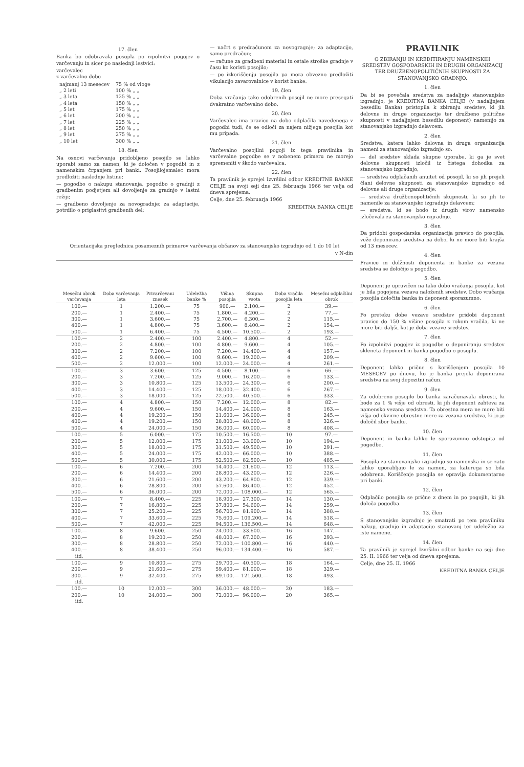17. člen
Banka bo odobravala posojila po izpolnitvi pogojev o varčevanju in sicer po naslednji lestvici:
varčevalec
z varčevalno dobo
| najmanj 13 mesecev | 75 % od vloge |
| „ 2 leti | 100 % „ „ |
| „ 3 leta | 125 % „ „ |
| „ 4 leta | 150 % „ „ |
| „ 5 let | 175 % „ „ |
| „ 6 let | 200 % „ „ |
| „ 7 let | 225 % „ „ |
| „ 8 let | 250 % „ „ |
| „ 9 let | 275 % „ „ |
| „ 10 let | 300 % „ „ |
18. člen
Na osnovi varčevanja pridobljeno posojilo se lahko uporabi samo za namen, ki je določen v pogodbi in z namenskim črpanjem pri banki. Posojilojemalec mora predložiti naslednje listine:
— pogodbo o nakupu stanovanja, pogodbo o gradnji z gradbenim podjetjem ali dovoljenje za gradnjo v lastni režiji;
— gradbeno dovoljenje za novogradnje; za adaptacije, potrdilo o priglasitvi gradbenih del;
— načrt s predračunom za novogragnje; za adaptacijo, samo predračun;
— račune za gradbeni material in ostale stroške gradnje v času ko koristi posojilo;
— po izkoriščenju posojila pa mora obvezno predložiti vikulacijo zavarovalnice v korist banke.
19. člen
Doba vračanja tako odobrenih posojil ne more presegati dvakratno varčevalno dobo.
20. člen
Varčevalec ima pravico na dobo odplačila navedenega v pogodbi tudi, če se odloči za najem nižjega posojila kot mu pripada.
21. člen
Varčevalno posojilni pogoji iz tega pravilnika in varčevalne pogodbe se v nobenem primeru ne morejo spremeniti v škodo varčevalca.
22. člen
Ta pravilnik je sprejel Izvršilni odbor KREDITNE BANKE CELJE na svoji seji dne 25. februarja 1966 ter velja od dneva sprejema.
Celje, dne 25. februarja 1966
KREDITNA BANKA CELJE
Orientacijska preglednica posameznih primerov varčevanja občanov za stanovanjsko izgradnjo od 1 do 10 let
v N-din
| Mesečni obrok varčevanja | Doba varčevanja leta | Privarčevani znesek | Udeležba banke % | Višina posojila | Skupna vsota | Doba vračila posojila leta | Mesečni odplačilni obrok |
| --- | --- | --- | --- | --- | --- | --- | --- |
| 100.— | 1 | 1.200.— | 75 | 900.— | 2.100.— | 2 | 39.— |
| 200.— | 1 | 2.400.— | 75 | 1.800.— | 4.200.— | 2 | 77.— |
| 300.— | 1 | 3.600.— | 75 | 2.700.— | 6.300.— | 2 | 115.— |
| 400.— | 1 | 4.800.— | 75 | 3.600.— | 8.400.— | 2 | 154.— |
| 500.— | 1 | 6.400.— | 75 | 4.500.— | 10.500.— | 2 | 193.— |
| 100.— | 2 | 2.400.— | 100 | 2.400.— | 4.800.— | 4 | 52.— |
| 200.— | 2 | 4.800.— | 100 | 4.800.— | 9.600.— | 4 | 105.— |
| 300.— | 2 | 7.200.— | 100 | 7.200.— | 14.400.— | 4 | 157.— |
| 400.— | 2 | 9.600.— | 100 | 9.600.— | 19.200.— | 4 | 209.— |
| 500.— | 2 | 12.000.— | 100 | 12.000.— | 24.000.— | 4 | 261.— |
| 100.— | 3 | 3.600.— | 125 | 4.500.— | 8.100.— | 6 | 66.— |
| 200.— | 3 | 7.200.— | 125 | 9.000.— | 16.200.— | 6 | 133.— |
| 300.— | 3 | 10.800.— | 125 | 13.500.— | 24.300.— | 6 | 200.— |
| 400.— | 3 | 14.400.— | 125 | 18.000.— | 32.400.— | 6 | 267.— |
| 500.— | 3 | 18.000.— | 125 | 22.500.— | 40.500.— | 6 | 333.— |
| 100.— | 4 | 4.800.— | 150 | 7.200.— | 12.000.— | 8 | 82.— |
| 200.— | 4 | 9.600.— | 150 | 14.400.— | 24.000.— | 8 | 163.— |
| 400.— | 4 | 19.200.— | 150 | 21.600.— | 36.000.— | 8 | 245.— |
| 400.— | 4 | 19.200.— | 150 | 28.800.— | 48.000.— | 8 | 326.— |
| 500.— | 4 | 24.000.— | 150 | 36.000.— | 60.000.— | 8 | 408.— |
| 100.— | 5 | 6.000.— | 175 | 10.500.— | 16.500.— | 10 | 97.— |
| 200.— | 5 | 12.000.— | 175 | 21.000.— | 33.000.— | 10 | 194.— |
| 300.— | 5 | 18.000.— | 175 | 31.500.— | 49.500.— | 10 | 291.— |
| 400.— | 5 | 24.000.— | 175 | 42.000.— | 66.000.— | 10 | 388.— |
| 500.— | 5 | 30.000.— | 175 | 52.500.— | 82.500.— | 10 | 485.— |
| 100.— | 6 | 7.200.— | 200 | 14.400.— | 21.600.— | 12 | 113.— |
| 200.— | 6 | 14.400.— | 200 | 28.800.— | 43.200.— | 12 | 226.— |
| 300.— | 6 | 21.600.— | 200 | 43.200.— | 64.800.— | 12 | 339.— |
| 400.— | 6 | 28.800.— | 200 | 57.600.— | 86.400.— | 12 | 452.— |
| 500.— | 6 | 36.000.— | 200 | 72.000.— | 108.000.— | 12 | 565.— |
| 100.— | 7 | 8.400.— | 225 | 18.900.— | 27.300.— | 14 | 130.— |
| 200.— | 7 | 16.800.— | 225 | 37.800.— | 54.600.— | 14 | 259.— |
| 300.— | 7 | 25.200.— | 225 | 56.700.— | 81.900.— | 14 | 388.— |
| 400.— | 7 | 33.600.— | 225 | 75.600.— | 109.200.— | 14 | 518.— |
| 500.— | 7 | 42.000.— | 225 | 94.500.— | 136.500.— | 14 | 648.— |
| 100.— | 8 | 9.600.— | 250 | 24.000.— | 33.600.— | 16 | 147.— |
| 200.— | 8 | 19.200.— | 250 | 48.000.— | 67.200.— | 16 | 293.— |
| 300.— | 8 | 28.800.— | 250 | 72.000.— | 100.800.— | 16 | 440.— |
| 400.— | 8 | 38.400.— | 250 | 96.000.— | 134.400.— | 16 | 587.— |
| itd. | | | | | | | |
| 100.— | 9 | 10.800.— | 275 | 29.700.— | 40.500.— | 18 | 164.— |
| 200.— | 9 | 21.600.— | 275 | 59.400.— | 81.000.— | 18 | 329.— |
| 300.— | 9 | 32.400.— | 275 | 89.100.— | 121.500.— | 18 | 493.— |
| itd. | | | | | | | |
| 100.— | 10 | 12.000.— | 300 | 36.000.— | 48.000.— | 20 | 183.— |
| 200.— | 10 | 24.000.— | 300 | 72.000.— | 96.000.— | 20 | 365.— |
| itd. | | | | | | | |
PRAVILNIK
O ZBIRANJU IN KREDITIRANJU NAMENSKIH SREDSTEV GOSPODARSKIH IN DRUGIH ORGANIZACIJ TER DRUŽBENOPOLITIČNIH SKUPNOSTI ZA STANOVANJSKO GRADNJO.
1. člen
Da bi se povečala sredstva za nadaljnjo stanovanjsko izgradnjo, je KREDITNA BANKA CELJE (v nadaljnjem besedilu Banka) pristopila k zbiranju sredstev, ki jih delovne in druge organizacije ter družbeno politične skupnosti v nadaljnjem besedilu deponent) namenijo za stanovanjsko izgradnjo delavcem.
2. člen
Sredstva, katera lahko delovna in druga organizacija nameni za stanovanjsko izgradnjo so:
— del sredstev sklada skupne uporabe, ki ga je svet delovne skupnosti izločil iz čistega dohodka za stanovanjsko izgradnjo;
— sredstva odplačanih anuitet od posojil, ki so jih prejeli člani delovne skupnosti za stanovanjsko izgradnjo od delovne ali druge organizacije;
— sredstva družbenopolitičnih skupnosti, ki so jih te namenile za stanovanjsko izgradnjo delavcem;
— sredstva, ki se bodo iz drugih virov namensko izločevala za stanovanjsko izgradnjo.
3. člen
Da pridobi gospodarska organizacija pravico do posojila, veže deponirana sredstva na dobo, ki ne more biti krajša od 13 mesecev.
4. člen
Pravice in dolžnosti deponenta in banke za vezana sredstva se določijo s pogodbo.
5. člen
Deponent je upravičen na tako dobo vračanja posojila, kot je bila pogojena vezava naloženih sredstev. Dobo vračanja posojila določita banka in deponent sporazumno.
6. člen
Po preteku dobe vezave sredstev pridobi deponent pravico do 150 % višine posojila z rokom vračila, ki ne more biti daljši, kot je doba vezave sredstev.
7. člen
Po izpolnitvi pogojev iz pogodbe o deponiranju sredstev skleneta deponent in banka pogodbo o posojilu.
8. člen
Deponent lahko prične s koriščenjem posojila 10 MESECEV po dnevu, ko je banka prejela deponirana sredstva na svoj depozitni račun.
9. člen
Za odobreno posojilo bo banka zaračunavala obresti, ki bodo za 1 % višje od obresti, ki jih deponent zahteva za namensko vezana sredstva. Ta obrestna mera ne more biti višja od okvirne obrestne mere za vezana sredstva, ki jo je določil zbor banke.
10. člen
Deponent in banka lahko le sporazumno odstopita od pogodbe.
11. člen
Posojila za stanovanjsko izgradnjo so namenska in se zato lahko uporabljajo le za namen, za katerega so bila odobrena. Koriščenje posojila se opravlja dokumentarno pri banki.
12. člen
Odplačilo posojila se prične z dnem in po pogojih, ki jih določa pogodba.
13. člen
S stanovanjsko izgradnjo je smatrati po tem pravilniku nakup, gradnjo in adaptacijo stanovanj ter udeležbo za iste namene.
14. člen
Ta pravilnik je sprejel Izvršilni odbor banke na seji dne 25. II. 1966 ter velja od dneva sprejema.
Celje, dne 25. II. 1966
KREDITNA BANKA CELJE